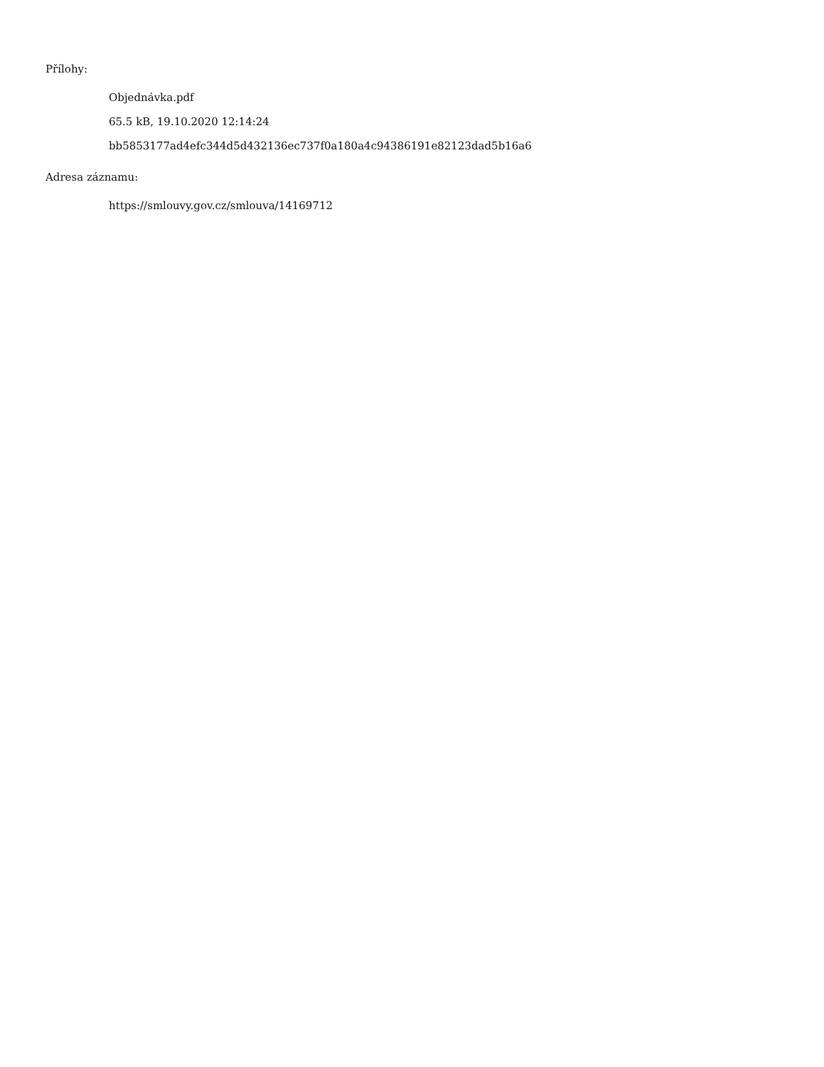Přílohy:
Objednávka.pdf
65.5 kB, 19.10.2020 12:14:24
bb5853177ad4efc344d5d432136ec737f0a180a4c94386191e82123dad5b16a6
Adresa záznamu:
https://smlouvy.gov.cz/smlouva/14169712